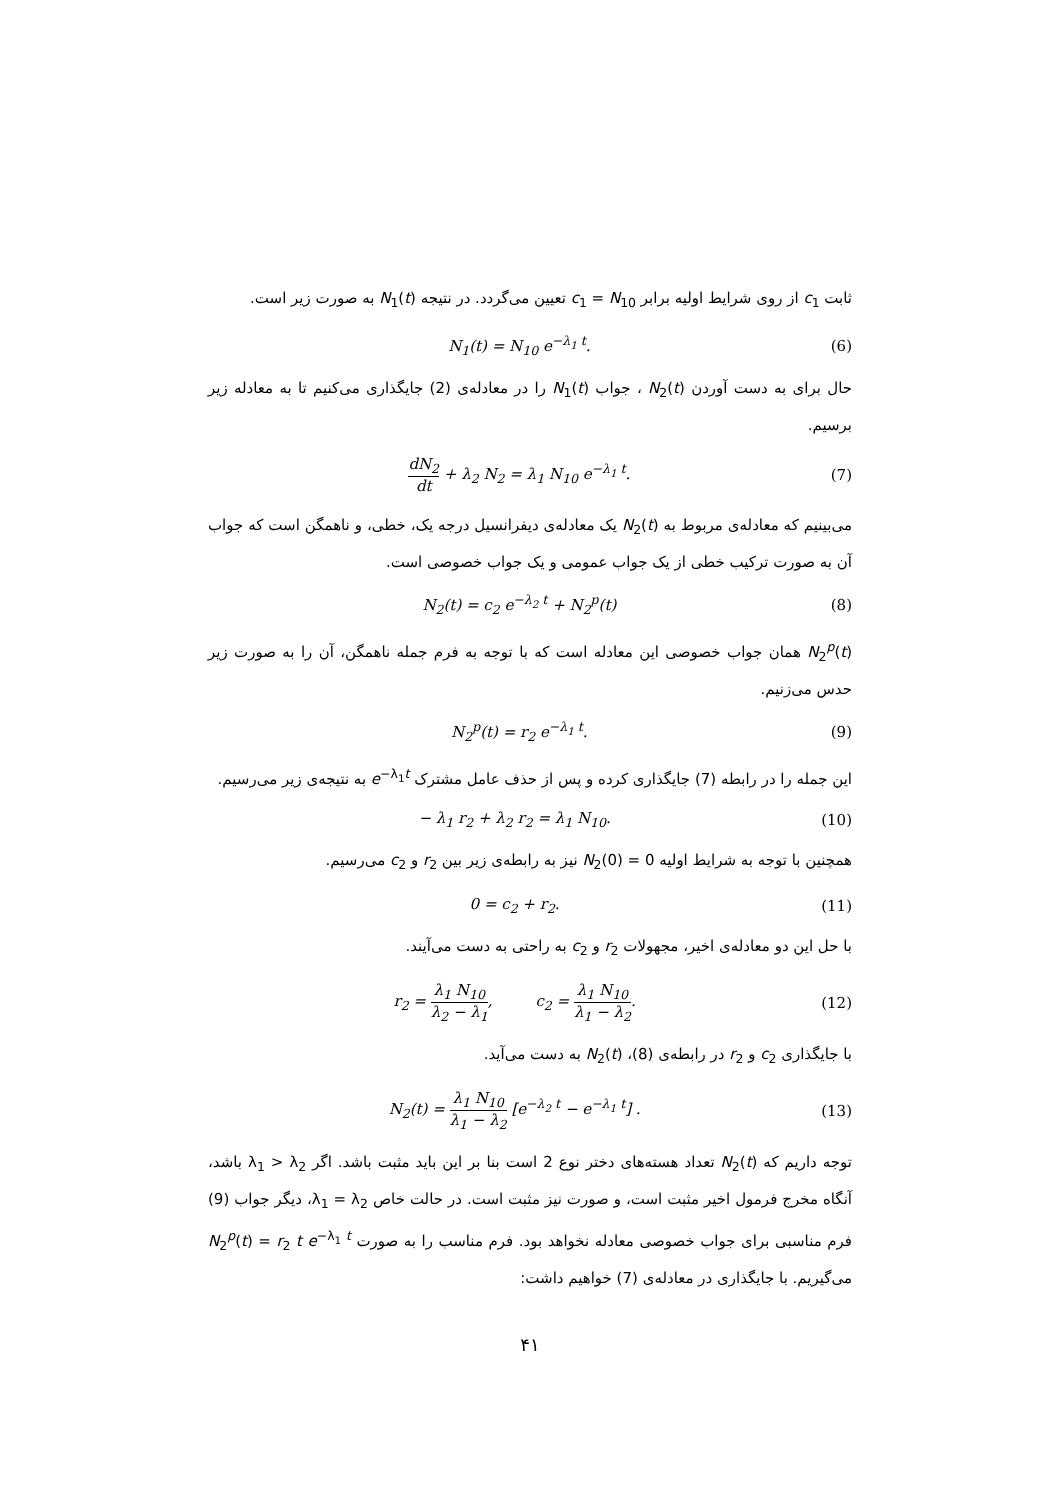ثابت c<sub>1</sub> از روی شرایط اولیه برابر c<sub>1</sub> = N<sub>10</sub> تعیین می‌گردد. در نتیجه N<sub>1</sub>(t) به صورت زیر است.
N<sub>1</sub>(t) = N<sub>10</sub> e<sup>−λ<sub>1</sub> t</sup>. (6)
حال برای به دست آوردن N<sub>2</sub>(t) ، جواب N<sub>1</sub>(t) را در معادله‌ی (2) جایگذاری می‌کنیم تا به معادله زیر برسیم.
dN<sub>2</sub> dt + λ<sub>2</sub> N<sub>2</sub> = λ<sub>1</sub> N<sub>10</sub> e<sup>−λ<sub>1</sub> t</sup>. (7)
می‌بینیم که معادله‌ی مربوط به N<sub>2</sub>(t) یک معادله‌ی دیفرانسیل درجه یک، خطی، و ناهمگن است که جواب آن به صورت ترکیب خطی از یک جواب عمومی و یک جواب خصوصی است.
N<sub>2</sub>(t) = c<sub>2</sub> e<sup>−λ<sub>2</sub> t</sup> + N<sub>2</sub><sup>p</sup>(t) (8)
N<sub>2</sub><sup>p</sup>(t) همان جواب خصوصی این معادله است که با توجه به فرم جمله ناهمگن، آن را به صورت زیر حدس می‌زنیم.
N<sub>2</sub><sup>p</sup>(t) = r<sub>2</sub> e<sup>−λ<sub>1</sub> t</sup>. (9)
این جمله را در رابطه (7) جایگذاری کرده و پس از حذف عامل مشترک e<sup>−λ<sub>1</sub>t</sup> به نتیجه‌ی زیر می‌رسیم.
− λ<sub>1</sub> r<sub>2</sub> + λ<sub>2</sub> r<sub>2</sub> = λ<sub>1</sub> N<sub>10</sub>. (10)
همچنین با توجه به شرایط اولیه N<sub>2</sub>(0) = 0 نیز به رابطه‌ی زیر بین r<sub>2</sub> و c<sub>2</sub> می‌رسیم.
0 = c<sub>2</sub> + r<sub>2</sub>. (11)
با حل این دو معادله‌ی اخیر، مجهولات r<sub>2</sub> و c<sub>2</sub> به راحتی به دست می‌آیند.
r<sub>2</sub> = λ<sub>1</sub> N<sub>10</sub> λ<sub>2</sub> − λ<sub>1</sub>, c<sub>2</sub> = λ<sub>1</sub> N<sub>10</sub> λ<sub>1</sub> − λ<sub>2</sub>. (12)
با جایگذاری c<sub>2</sub> و r<sub>2</sub> در رابطه‌ی (8)، N<sub>2</sub>(t) به دست می‌آید.
N<sub>2</sub>(t) = λ<sub>1</sub> N<sub>10</sub> λ<sub>1</sub> − λ<sub>2</sub> [e<sup>−λ<sub>2</sub> t</sup> − e<sup>−λ<sub>1</sub> t</sup>] . (13)
توجه داریم که N<sub>2</sub>(t) تعداد هسته‌های دختر نوع 2 است بنا بر این باید مثبت باشد. اگر λ<sub>1</sub> > λ<sub>2</sub> باشد، آنگاه مخرج فرمول اخیر مثبت است، و صورت نیز مثبت است. در حالت خاص λ<sub>1</sub> = λ<sub>2</sub>، دیگر جواب (9) فرم مناسبی برای جواب خصوصی معادله نخواهد بود. فرم مناسب را به صورت N<sub>2</sub><sup>p</sup>(t) = r<sub>2</sub> t e<sup>−λ<sub>1</sub> t</sup> می‌گیریم. با جایگذاری در معادله‌ی (7) خواهیم داشت:
۴۱